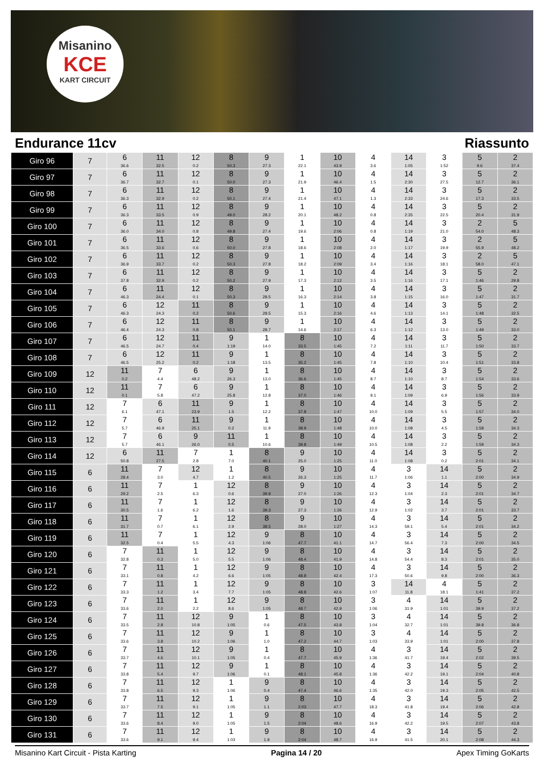Misanino
KCE
KART CIRCUIT
Endurance 11cv Riassunto
| Giro 96 | 7 | 6 36.6 | 11 32.5 | 12 0.2 | 8 50.3 | 9 27.3 | 1 22.1 | 10 43.9 | 4 3.6 | 14 1:05 | 3 1:52 | 5 9.6 | 2 37.4 |
| Giro 97 | 7 | 6 36.7 | 11 32.7 | 12 0.1 | 8 50.0 | 9 27.3 | 1 21.9 | 10 46.4 | 4 1.5 | 14 2:30 | 3 27.5 | 5 12.7 | 2 36.1 |
| Giro 98 | 7 | 6 36.3 | 11 32.9 | 12 0.2 | 8 50.1 | 9 27.4 | 1 21.4 | 10 47.1 | 4 1.3 | 14 2:33 | 3 24.6 | 5 17.3 | 2 33.5 |
| Giro 99 | 7 | 6 36.3 | 11 33.5 | 12 0.9 | 8 49.0 | 9 28.2 | 1 20.1 | 10 48.2 | 4 0.8 | 14 2:35 | 3 22.5 | 5 20.4 | 2 31.9 |
| Giro 100 | 7 | 6 36.0 | 11 34.0 | 12 0.8 | 8 49.8 | 9 27.4 | 1 19.6 | 10 2:06 | 4 0.8 | 14 1:19 | 3 21.0 | 2 54.0 | 5 48.3 |
| Giro 101 | 7 | 6 36.5 | 11 33.6 | 12 0.6 | 8 50.0 | 9 27.8 | 1 18.6 | 10 2:08 | 4 2.0 | 14 1:17 | 3 19.9 | 2 55.9 | 5 48.2 |
| Giro 102 | 7 | 6 36.9 | 11 33.7 | 12 0.2 | 8 50.3 | 9 27.8 | 1 18.2 | 10 2:09 | 4 3.4 | 14 1:16 | 3 18.1 | 2 58.0 | 5 47.1 |
| Giro 103 | 7 | 6 37.8 | 11 32.9 | 12 0.2 | 8 50.2 | 9 27.9 | 1 17.3 | 10 2:12 | 4 3.5 | 14 1:16 | 3 17.1 | 5 1:46 | 2 29.8 |
| Giro 104 | 7 | 6 46.3 | 11 24.4 | 12 0.1 | 8 50.3 | 9 28.5 | 1 16.3 | 10 2:14 | 4 3.8 | 14 1:15 | 3 16.0 | 5 1:47 | 2 31.7 |
| Giro 105 | 7 | 6 46.3 | 12 24.3 | 11 0.2 | 8 50.6 | 9 28.5 | 1 15.3 | 10 2:16 | 4 4.6 | 14 1:13 | 3 14.1 | 5 1:48 | 2 32.5 |
| Giro 106 | 7 | 6 46.4 | 12 24.3 | 11 0.8 | 8 50.1 | 9 28.7 | 1 14.6 | 10 2:17 | 4 6.3 | 14 1:12 | 3 13.0 | 5 1:49 | 2 33.0 |
| Giro 107 | 7 | 6 46.5 | 12 24.7 | 11 0.4 | 9 1:19 | 1 14.0 | 8 33.5 | 10 1:45 | 4 7.2 | 14 1:11 | 3 11.7 | 5 1:50 | 2 33.7 |
| Giro 108 | 7 | 6 46.5 | 12 25.2 | 11 0.2 | 9 1:18 | 1 13.5 | 8 35.2 | 10 1:45 | 4 7.8 | 14 1:10 | 3 10.4 | 5 1:51 | 2 33.8 |
| Giro 109 | 12 | 11 0.2 | 7 4.4 | 6 48.2 | 9 26.3 | 1 13.0 | 8 36.6 | 10 1:45 | 4 8.7 | 14 1:10 | 3 8.7 | 5 1:54 | 2 33.6 |
| Giro 110 | 12 | 11 0.1 | 7 5.8 | 6 47.2 | 9 25.8 | 1 12.8 | 8 37.0 | 10 1:46 | 4 9.1 | 14 1:09 | 3 6.9 | 5 1:56 | 2 33.9 |
| Giro 111 | 12 | 7 6.1 | 6 47.1 | 11 23.9 | 9 1.5 | 1 12.2 | 8 37.8 | 10 1:47 | 4 10.0 | 14 1:09 | 3 5.5 | 5 1:57 | 2 34.0 |
| Giro 112 | 12 | 7 5.7 | 6 46.9 | 11 25.1 | 9 0.2 | 1 11.9 | 8 38.9 | 10 1:48 | 4 10.0 | 14 1:08 | 3 4.5 | 5 1:58 | 2 34.3 |
| Giro 113 | 12 | 7 5.7 | 6 46.1 | 9 26.0 | 11 0.5 | 1 10.6 | 8 39.8 | 10 1:49 | 4 10.5 | 14 1:08 | 3 2.2 | 5 1:59 | 2 34.3 |
| Giro 114 | 12 | 6 50.8 | 11 27.5 | 7 2.8 | 1 7.0 | 8 40.1 | 9 25.0 | 10 1:25 | 4 11.0 | 14 1:08 | 3 0.2 | 5 2:01 | 2 34.1 |
| Giro 115 | 6 | 11 28.4 | 7 3.0 | 12 4.7 | 1 1.2 | 8 40.5 | 9 26.3 | 10 1:25 | 4 11.7 | 3 1:06 | 14 1.1 | 5 2:00 | 2 34.9 |
| Giro 116 | 6 | 11 29.2 | 7 2.5 | 1 6.3 | 12 0.6 | 8 39.9 | 9 27.0 | 10 1:26 | 4 12.3 | 3 1:04 | 14 2.3 | 5 2:01 | 2 34.7 |
| Giro 117 | 6 | 11 30.5 | 7 1.6 | 1 6.2 | 12 1.6 | 8 39.3 | 9 27.3 | 10 1:26 | 4 12.9 | 3 1:02 | 14 3.7 | 5 2:01 | 2 33.7 |
| Giro 118 | 6 | 11 31.7 | 7 0.7 | 1 6.1 | 12 2.9 | 8 38.5 | 9 28.0 | 10 1:27 | 4 14.3 | 3 59.1 | 14 5.4 | 5 2:01 | 2 34.2 |
| Giro 119 | 6 | 11 32.5 | 7 0.4 | 1 5.5 | 12 4.3 | 9 1:06 | 8 47.7 | 10 41.1 | 4 14.7 | 3 56.4 | 14 7.3 | 5 2:00 | 2 34.5 |
| Giro 120 | 6 | 7 32.8 | 11 0.3 | 1 5.0 | 12 5.5 | 9 1:06 | 8 48.4 | 10 41.9 | 4 14.8 | 3 54.4 | 14 8.3 | 5 2:01 | 2 35.0 |
| Giro 121 | 6 | 7 33.1 | 11 0.8 | 1 4.2 | 12 6.6 | 9 1:05 | 8 48.8 | 10 42.4 | 4 17.3 | 3 50.6 | 14 9.8 | 5 2:00 | 2 36.3 |
| Giro 122 | 6 | 7 33.3 | 11 1.2 | 1 3.4 | 12 7.7 | 9 1:05 | 8 48.8 | 10 42.6 | 3 1:07 | 14 11.8 | 4 18.1 | 5 1:41 | 2 37.2 |
| Giro 123 | 6 | 7 33.6 | 11 2.0 | 1 2.2 | 12 8.6 | 9 1:05 | 8 48.7 | 10 42.9 | 3 1:06 | 4 31.9 | 14 1:01 | 5 39.9 | 2 37.2 |
| Giro 124 | 6 | 7 33.5 | 11 2.8 | 12 10.8 | 9 1:05 | 1 0.6 | 8 47.5 | 10 43.8 | 3 1:04 | 4 32.7 | 14 1:01 | 5 39.8 | 2 36.8 |
| Giro 125 | 6 | 7 33.6 | 11 3.8 | 12 10.2 | 9 1:06 | 1 1.0 | 8 47.2 | 10 44.7 | 3 1:03 | 4 33.9 | 14 1:01 | 5 2:00 | 2 37.8 |
| Giro 126 | 6 | 7 33.7 | 11 4.6 | 12 10.1 | 9 1:05 | 1 0.4 | 8 47.7 | 10 45.9 | 4 1:36 | 3 41.7 | 14 19.4 | 5 2:02 | 2 39.5 |
| Giro 127 | 6 | 7 33.8 | 11 5.4 | 12 9.7 | 9 1:06 | 1 0.1 | 8 48.1 | 10 45.8 | 4 1:36 | 3 42.2 | 14 19.1 | 5 2:04 | 2 40.8 |
| Giro 128 | 6 | 7 33.8 | 11 6.5 | 12 9.3 | 1 1:06 | 9 0.4 | 8 47.4 | 10 46.6 | 4 1:35 | 3 42.0 | 14 19.3 | 5 2:05 | 2 42.5 |
| Giro 129 | 6 | 7 33.7 | 11 7.5 | 12 9.1 | 1 1:05 | 9 1.1 | 8 2:03 | 10 47.7 | 4 18.3 | 3 41.8 | 14 19.4 | 5 2:06 | 2 42.8 |
| Giro 130 | 6 | 7 33.6 | 11 8.4 | 12 9.0 | 1 1:05 | 9 1.5 | 8 2:04 | 10 48.6 | 4 16.9 | 3 42.2 | 14 19.5 | 5 2:07 | 2 43.8 |
| Giro 131 | 6 | 7 33.6 | 11 9.1 | 12 9.4 | 1 1:03 | 9 1.9 | 8 2:04 | 10 48.7 | 4 16.9 | 3 41.5 | 14 20.1 | 5 2:08 | 2 44.3 |
Misanino Kart Circuit - Pista Karting Pagina 14 / 20 Apex Timing GoKarts